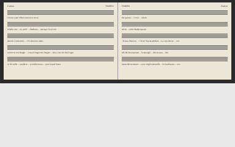Cantus Verdelot
Christo pueri fidem nostram e nostri
A bella mia ... mi parlo ... Madonna ... per ogni fin al mio
pensier il sentiment ... Chi Dominus Deus
mirror on our danger ... Cost e l'ongio con longier ... Ma si non chi dra l'ingio
A. M malle ... perplexe ... La bella Diana ... Que fa qual Pietra
Verdelot Cantus
Ma quanto ... O mio ... saluto
Ad te ... vobis Madre quanto
Christus dominus ... Christi Sancte perdace ... La mia Donna ... mia
Alli de Se iniquitate ... la seta egli ... Ma la stata ... Ma
Dame dal tormento ... a mia Voglio Donzella ... la Sua Bianca ... mia